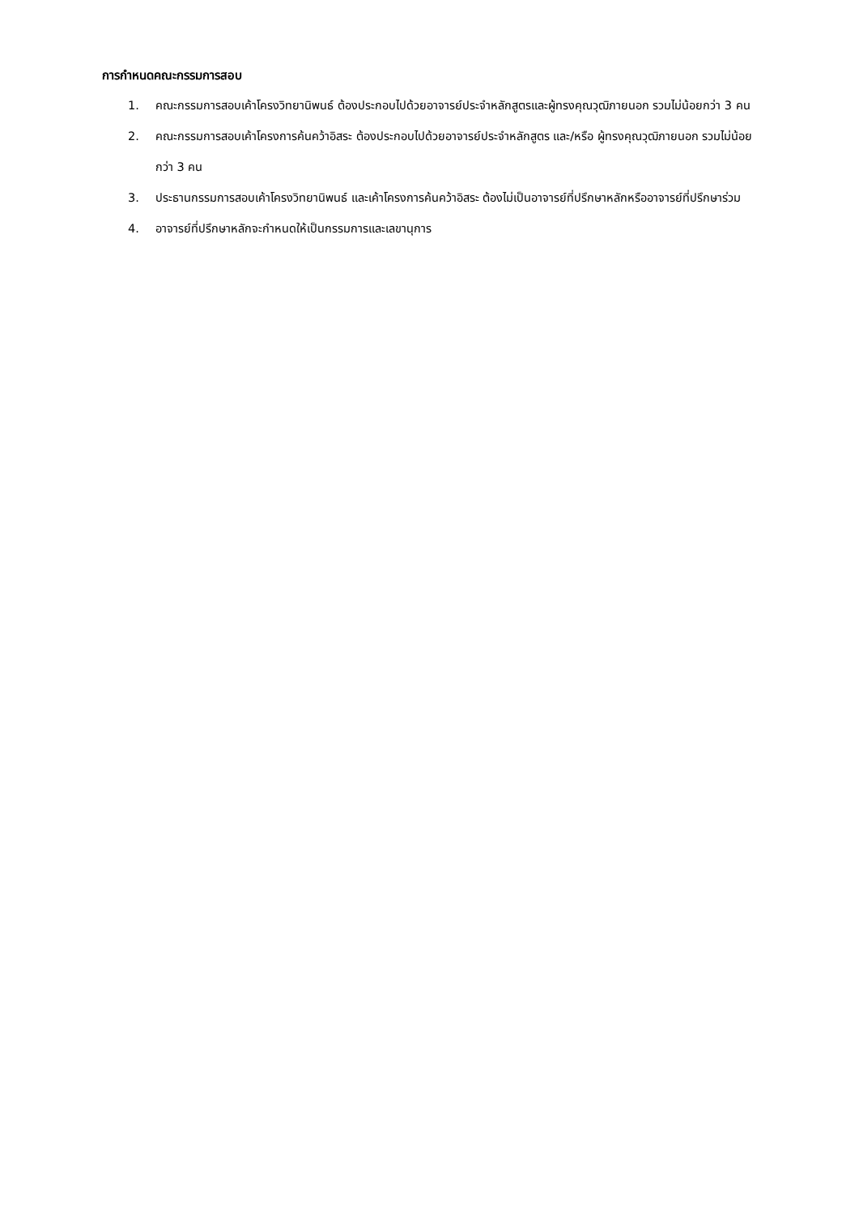การกำหนดคณะกรรมการสอบ
1. คณะกรรมการสอบเค้าโครงวิทยานิพนธ์ ต้องประกอบไปด้วยอาจารย์ประจำหลักสูตรและผู้ทรงคุณวุฒิภายนอก รวมไม่น้อยกว่า 3 คน
2. คณะกรรมการสอบเค้าโครงการค้นคว้าอิสระ ต้องประกอบไปด้วยอาจารย์ประจำหลักสูตร และ/หรือ ผู้ทรงคุณวุฒิภายนอก รวมไม่น้อยกว่า 3 คน
3. ประธานกรรมการสอบเค้าโครงวิทยานิพนธ์ และเค้าโครงการค้นคว้าอิสระ ต้องไม่เป็นอาจารย์ที่ปรึกษาหลักหรืออาจารย์ที่ปรึกษาร่วม
4. อาจารย์ที่ปรึกษาหลักจะกำหนดให้เป็นกรรมการและเลขานุการ